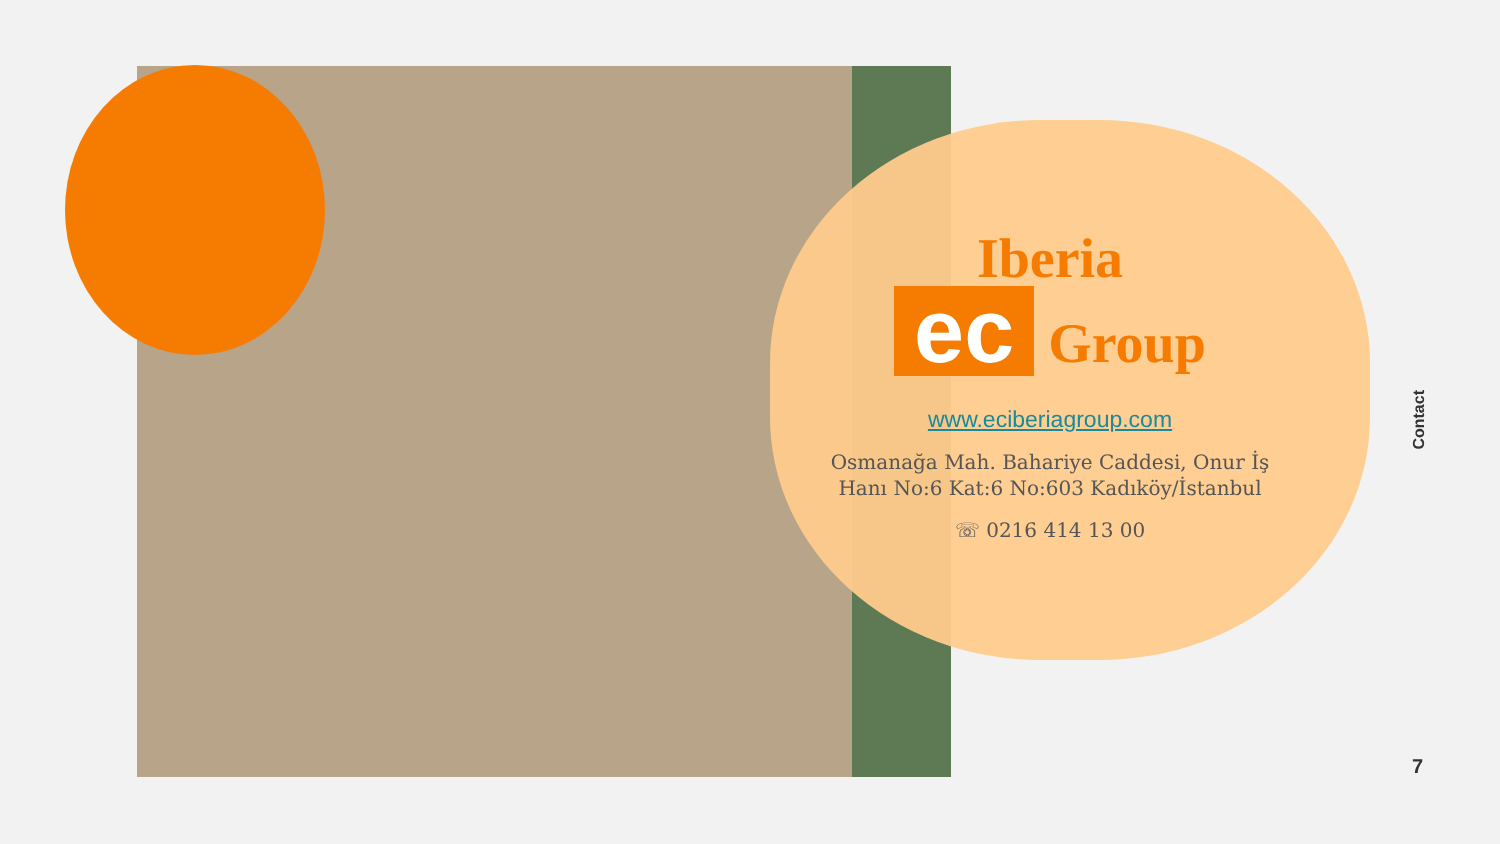Iberia
ec Group
www.eciberiagroup.com
Osmanağa Mah. Bahariye Caddesi, Onur İş Hanı No:6 Kat:6 No:603 Kadıköy/İstanbul
☏ 0216 414 13 00
Contact
7